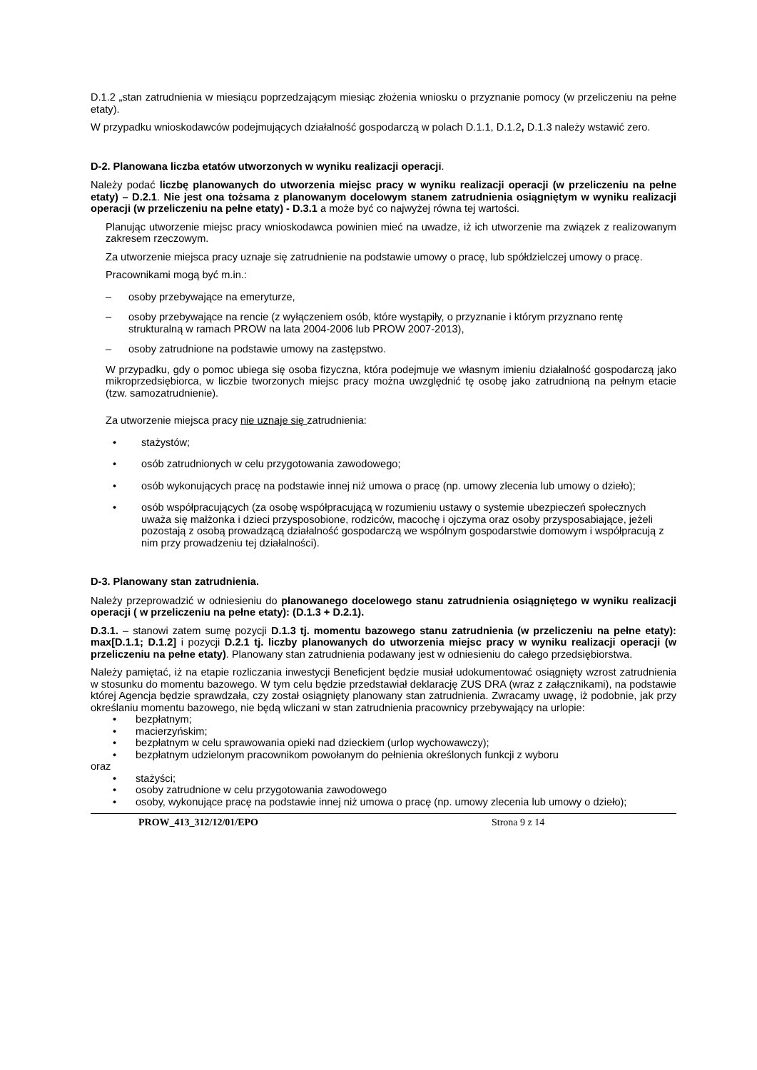D.1.2 „stan zatrudnienia w miesiącu poprzedzającym miesiąc złożenia wniosku o przyznanie pomocy (w przeliczeniu na pełne etaty).
W przypadku wnioskodawców podejmujących działalność gospodarczą w polach D.1.1, D.1.2, D.1.3 należy wstawić zero.
D-2. Planowana liczba etatów utworzonych w wyniku realizacji operacji.
Należy podać liczbę planowanych do utworzenia miejsc pracy w wyniku realizacji operacji (w przeliczeniu na pełne etaty) – D.2.1. Nie jest ona tożsama z planowanym docelowym stanem zatrudnienia osiągniętym w wyniku realizacji operacji (w przeliczeniu na pełne etaty) - D.3.1 a może być co najwyżej równa tej wartości.
Planując utworzenie miejsc pracy wnioskodawca powinien mieć na uwadze, iż ich utworzenie ma związek z realizowanym zakresem rzeczowym.
Za utworzenie miejsca pracy uznaje się zatrudnienie na podstawie umowy o pracę, lub spółdzielczej umowy o pracę.
Pracownikami mogą być m.in.:
– osoby przebywające na emeryturze,
– osoby przebywające na rencie (z wyłączeniem osób, które wystąpiły, o przyznanie i którym przyznano rentę strukturalną w ramach PROW na lata 2004-2006 lub PROW 2007-2013),
– osoby zatrudnione na podstawie umowy na zastępstwo.
W przypadku, gdy o pomoc ubiega się osoba fizyczna, która podejmuje we własnym imieniu działalność gospodarczą jako mikroprzedsiębiorca, w liczbie tworzonych miejsc pracy można uwzględnić tę osobę jako zatrudnioną na pełnym etacie (tzw. samozatrudnienie).
Za utworzenie miejsca pracy nie uznaje się zatrudnienia:
• stażystów;
• osób zatrudnionych w celu przygotowania zawodowego;
• osób wykonujących pracę na podstawie innej niż umowa o pracę (np. umowy zlecenia lub umowy o dzieło);
• osób współpracujących (za osobę współpracującą w rozumieniu ustawy o systemie ubezpieczeń społecznych uważa się małżonka i dzieci przysposobione, rodziców, macochę i ojczyma oraz osoby przysposabiające, jeżeli pozostają z osobą prowadzącą działalność gospodarczą we wspólnym gospodarstwie domowym i współpracują z nim przy prowadzeniu tej działalności).
D-3. Planowany stan zatrudnienia.
Należy przeprowadzić w odniesieniu do planowanego docelowego stanu zatrudnienia osiągniętego w wyniku realizacji operacji ( w przeliczeniu na pełne etaty): (D.1.3 + D.2.1).
D.3.1. – stanowi zatem sumę pozycji D.1.3 tj. momentu bazowego stanu zatrudnienia (w przeliczeniu na pełne etaty): max[D.1.1; D.1.2] i pozycji D.2.1 tj. liczby planowanych do utworzenia miejsc pracy w wyniku realizacji operacji (w przeliczeniu na pełne etaty). Planowany stan zatrudnienia podawany jest w odniesieniu do całego przedsiębiorstwa.
Należy pamiętać, iż na etapie rozliczania inwestycji Beneficjent będzie musiał udokumentować osiągnięty wzrost zatrudnienia w stosunku do momentu bazowego. W tym celu będzie przedstawiał deklarację ZUS DRA (wraz z załącznikami), na podstawie której Agencja będzie sprawdzała, czy został osiągnięty planowany stan zatrudnienia. Zwracamy uwagę, iż podobnie, jak przy określaniu momentu bazowego, nie będą wliczani w stan zatrudnienia pracownicy przebywający na urlopie:
• bezpłatnym;
• macierzyńskim;
• bezpłatnym w celu sprawowania opieki nad dzieckiem (urlop wychowawczy);
• bezpłatnym udzielonym pracownikom powołanym do pełnienia określonych funkcji z wyboru
oraz
• stażyści;
• osoby zatrudnione w celu przygotowania zawodowego
• osoby, wykonujące pracę na podstawie innej niż umowa o pracę (np. umowy zlecenia lub umowy o dzieło);
PROW_413_312/12/01/EPO Strona 9 z 14